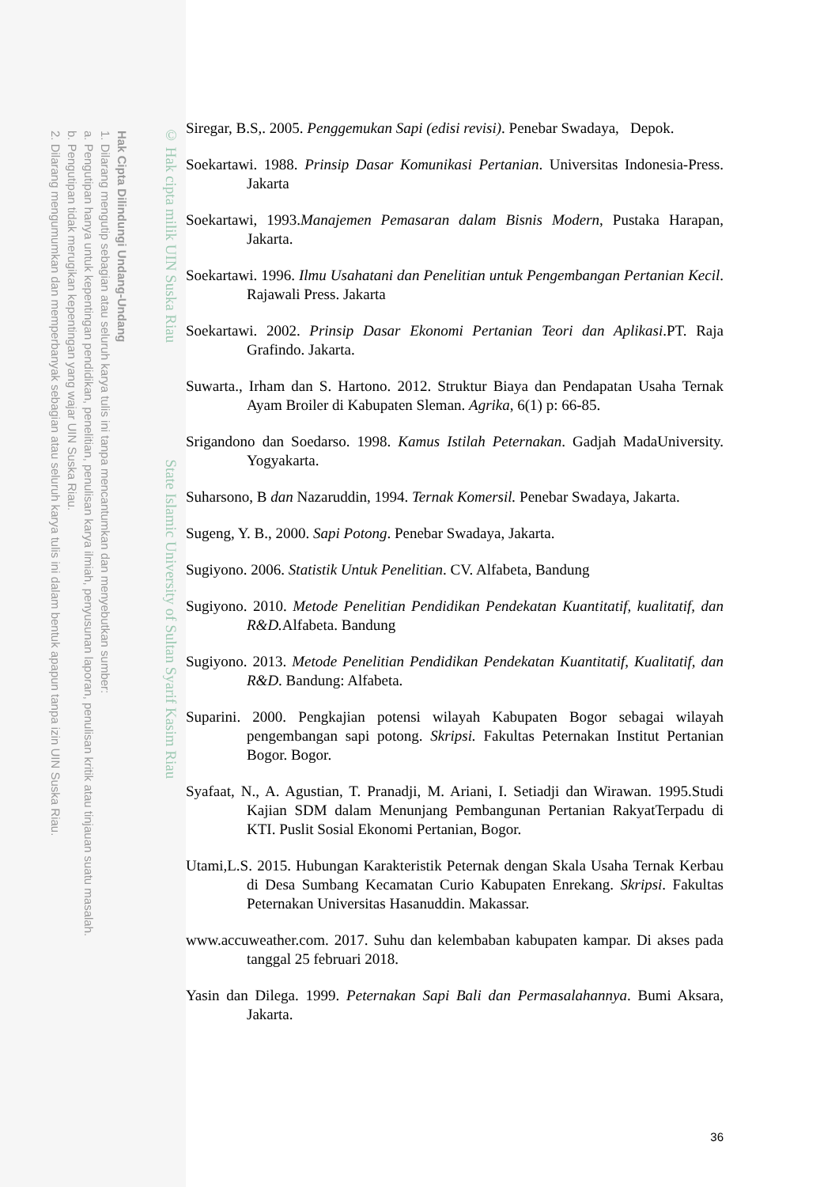Hak Cipta Dilindungi Undang-Undang
1. Dilarang mengutip sebagian atau seluruh karya tulis ini tanpa mencantumkan dan menyebutkan sumber:
a. Pengutipan hanya untuk kepentingan pendidikan, penelitian, penulisan karya ilmiah, penyusunan laporan, penulisan kritik atau tinjauan suatu masalah.
b. Pengutipan tidak merugikan kepentingan yang wajar UIN Suska Riau.
2. Dilarang mengumumkan dan memperbanyak sebagian atau seluruh karya tulis ini dalam bentuk apapun tanpa izin UIN Suska Riau.
© Hak cipta milik UIN Suska Riau State Islamic University of Sultan Syarif Kasim Riau
Siregar, B.S,. 2005. Penggemukan Sapi (edisi revisi). Penebar Swadaya, Depok.
Soekartawi. 1988. Prinsip Dasar Komunikasi Pertanian. Universitas Indonesia-Press. Jakarta
Soekartawi, 1993.Manajemen Pemasaran dalam Bisnis Modern, Pustaka Harapan, Jakarta.
Soekartawi. 1996. Ilmu Usahatani dan Penelitian untuk Pengembangan Pertanian Kecil. Rajawali Press. Jakarta
Soekartawi. 2002. Prinsip Dasar Ekonomi Pertanian Teori dan Aplikasi.PT. Raja Grafindo. Jakarta.
Suwarta., Irham dan S. Hartono. 2012. Struktur Biaya dan Pendapatan Usaha Ternak Ayam Broiler di Kabupaten Sleman. Agrika, 6(1) p: 66-85.
Srigandono dan Soedarso. 1998. Kamus Istilah Peternakan. Gadjah MadaUniversity. Yogyakarta.
Suharsono, B dan Nazaruddin, 1994. Ternak Komersil. Penebar Swadaya, Jakarta.
Sugeng, Y. B., 2000. Sapi Potong. Penebar Swadaya, Jakarta.
Sugiyono. 2006. Statistik Untuk Penelitian. CV. Alfabeta, Bandung
Sugiyono. 2010. Metode Penelitian Pendidikan Pendekatan Kuantitatif, kualitatif, dan R&D. Alfabeta. Bandung
Sugiyono. 2013. Metode Penelitian Pendidikan Pendekatan Kuantitatif, Kualitatif, dan R&D. Bandung: Alfabeta.
Suparini. 2000. Pengkajian potensi wilayah Kabupaten Bogor sebagai wilayah pengembangan sapi potong. Skripsi. Fakultas Peternakan Institut Pertanian Bogor. Bogor.
Syafaat, N., A. Agustian, T. Pranadji, M. Ariani, I. Setiadji dan Wirawan. 1995.Studi Kajian SDM dalam Menunjang Pembangunan Pertanian RakyatTerpadu di KTI. Puslit Sosial Ekonomi Pertanian, Bogor.
Utami,L.S. 2015. Hubungan Karakteristik Peternak dengan Skala Usaha Ternak Kerbau di Desa Sumbang Kecamatan Curio Kabupaten Enrekang. Skripsi. Fakultas Peternakan Universitas Hasanuddin. Makassar.
www.accuweather.com. 2017. Suhu dan kelembaban kabupaten kampar. Di akses pada tanggal 25 februari 2018.
Yasin dan Dilega. 1999. Peternakan Sapi Bali dan Permasalahannya. Bumi Aksara, Jakarta.
36